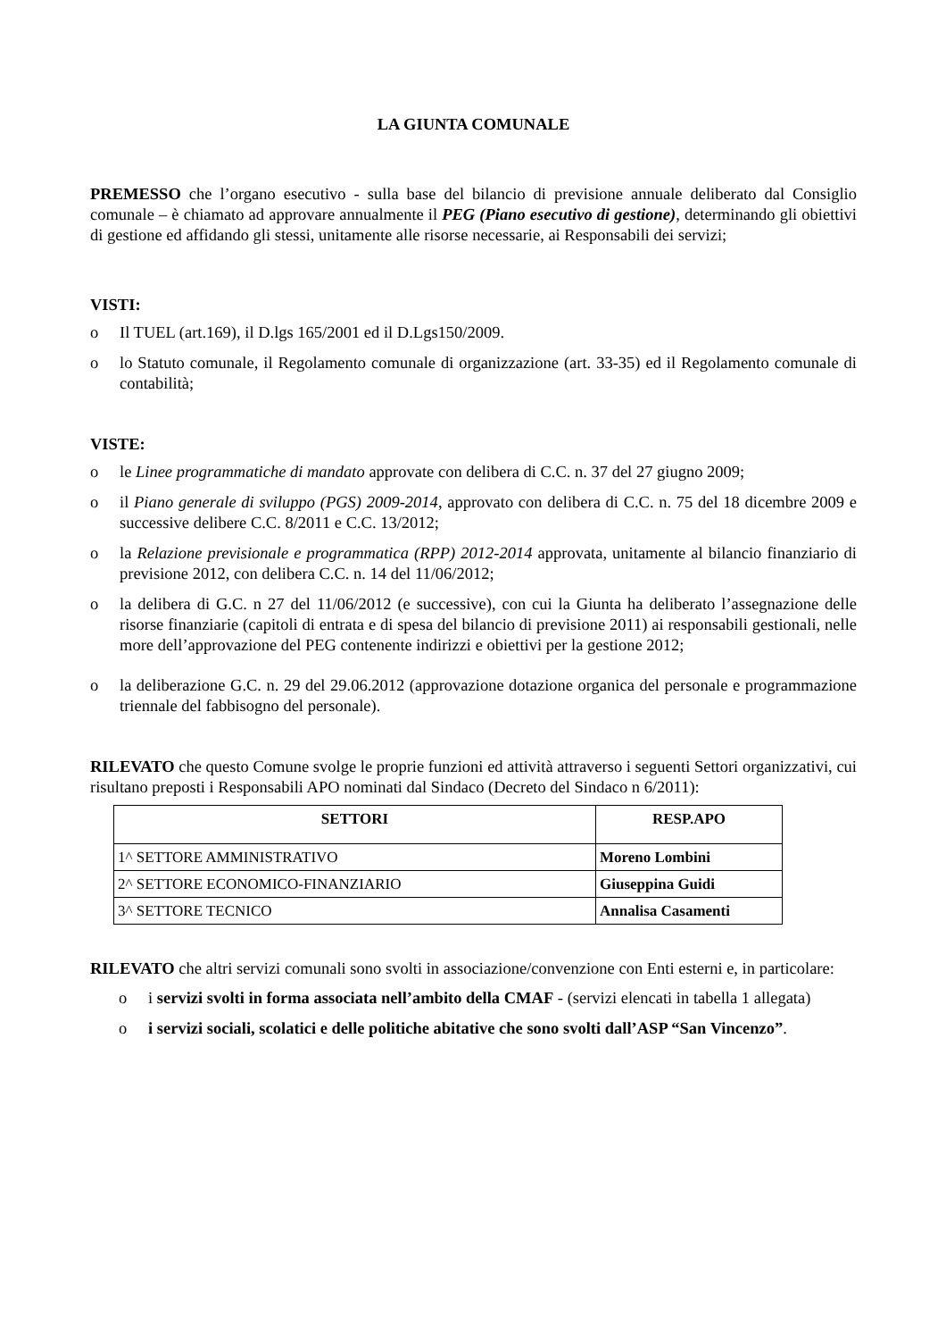LA GIUNTA COMUNALE
PREMESSO che l’organo esecutivo - sulla base del bilancio di previsione annuale deliberato dal Consiglio comunale – è chiamato ad approvare annualmente il PEG (Piano esecutivo di gestione), determinando gli obiettivi di gestione ed affidando gli stessi, unitamente alle risorse necessarie, ai Responsabili dei servizi;
VISTI:
o Il TUEL (art.169), il D.lgs 165/2001 ed il D.Lgs150/2009.
o lo Statuto comunale, il Regolamento comunale di organizzazione (art. 33-35) ed il Regolamento comunale di contabilità;
VISTE:
o le Linee programmatiche di mandato approvate con delibera di C.C. n. 37 del 27 giugno 2009;
o il Piano generale di sviluppo (PGS) 2009-2014, approvato con delibera di C.C. n. 75 del 18 dicembre 2009 e successive delibere C.C. 8/2011 e C.C. 13/2012;
o la Relazione previsionale e programmatica (RPP) 2012-2014 approvata, unitamente al bilancio finanziario di previsione 2012, con delibera C.C. n. 14 del 11/06/2012;
o la delibera di G.C. n 27 del 11/06/2012 (e successive), con cui la Giunta ha deliberato l’assegnazione delle risorse finanziarie (capitoli di entrata e di spesa del bilancio di previsione 2011) ai responsabili gestionali, nelle more dell’approvazione del PEG contenente indirizzi e obiettivi per la gestione 2012;
o la deliberazione G.C. n. 29 del 29.06.2012 (approvazione dotazione organica del personale e programmazione triennale del fabbisogno del personale).
RILEVATO che questo Comune svolge le proprie funzioni ed attività attraverso i seguenti Settori organizzativi, cui risultano preposti i Responsabili APO nominati dal Sindaco (Decreto del Sindaco n 6/2011):
| SETTORI | RESP.APO |
| --- | --- |
| 1^ SETTORE AMMINISTRATIVO | Moreno Lombini |
| 2^ SETTORE ECONOMICO-FINANZIARIO | Giuseppina Guidi |
| 3^ SETTORE TECNICO | Annalisa Casamenti |
RILEVATO che altri servizi comunali sono svolti in associazione/convenzione con Enti esterni e, in particolare:
o i servizi svolti in forma associata nell’ambito della CMAF - (servizi elencati in tabella 1 allegata)
o i servizi sociali, scolatici e delle politiche abitative che sono svolti dall’ASP “San Vincenzo”.